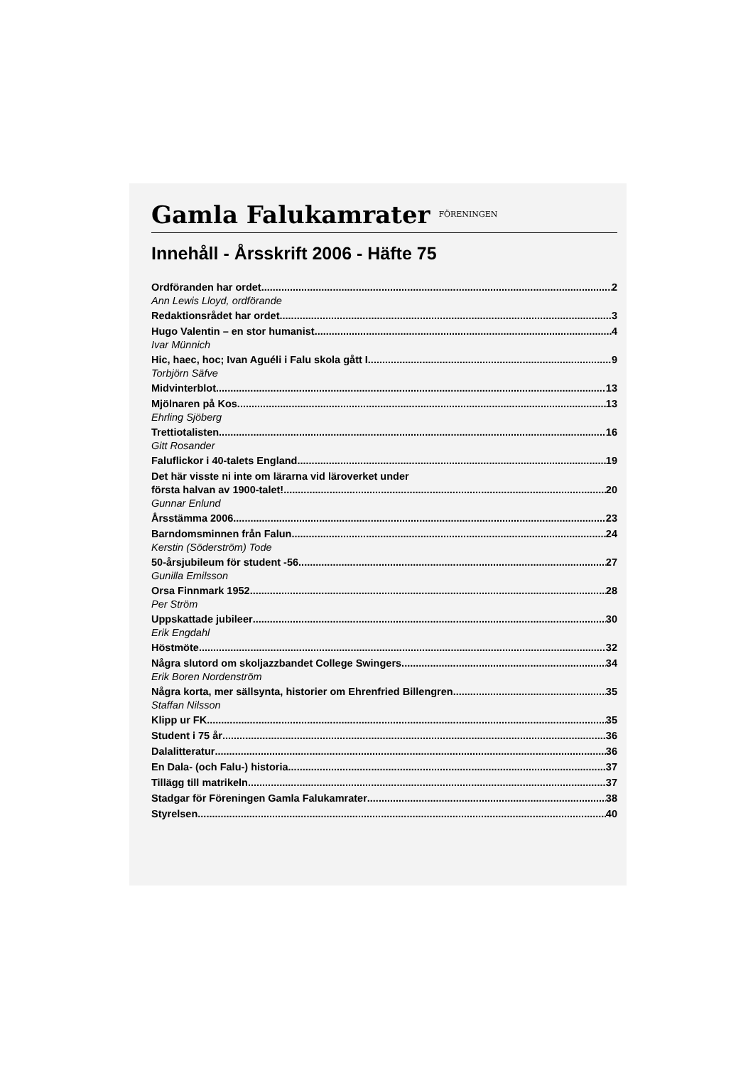Gamla Falukamrater FÖRENINGEN
Innehåll - Årsskrift 2006 - Häfte 75
Ordföranden har ordet 2
Ann Lewis Lloyd, ordförande
Redaktionsrådet har ordet 3
Hugo Valentin – en stor humanist 4
Ivar Münnich
Hic, haec, hoc; Ivan Aguéli i Falu skola gått I 9
Torbjörn Säfve
Midvinterblot 13
Mjölnaren på Kos 13
Ehrling Sjöberg
Trettiotalisten 16
Gitt Rosander
Faluflickor i 40-talets England 19
Det här visste ni inte om lärarna vid läroverket under
första halvan av 1900-talet! 20
Gunnar Enlund
Årsstämma 2006 23
Barndomsminnen från Falun 24
Kerstin (Söderström) Tode
50-årsjubileum för student -56 27
Gunilla Emilsson
Orsa Finnmark 1952 28
Per Ström
Uppskattade jubileer 30
Erik Engdahl
Höstmöte 32
Några slutord om skoljazzbandet College Swingers 34
Erik Boren Nordenström
Några korta, mer sällsynta, historier om Ehrenfried Billengren 35
Staffan Nilsson
Klipp ur FK 35
Student i 75 år 36
Dalalitteratur 36
En Dala- (och Falu-) historia 37
Tillägg till matrikeln 37
Stadgar för Föreningen Gamla Falukamrater 38
Styrelsen 40